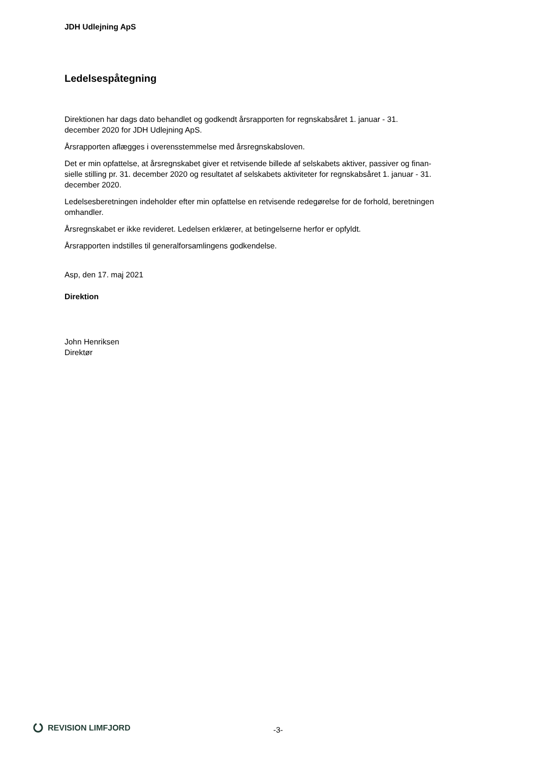JDH Udlejning ApS
Ledelsespåtegning
Direktionen har dags dato behandlet og godkendt årsrapporten for regnskabsåret 1. januar - 31.
december 2020 for JDH Udlejning ApS.
Årsrapporten aflægges i overensstemmelse med årsregnskabsloven.
Det er min opfattelse, at årsregnskabet giver et retvisende billede af selskabets aktiver, passiver og finan-
sielle stilling pr. 31. december 2020 og resultatet af selskabets aktiviteter for regnskabsåret 1. januar - 31.
december 2020.
Ledelsesberetningen indeholder efter min opfattelse en retvisende redegørelse for de forhold, beretningen
omhandler.
Årsregnskabet er ikke revideret. Ledelsen erklærer, at betingelserne herfor er opfyldt.
Årsrapporten indstilles til generalforsamlingens godkendelse.
Asp, den 17. maj 2021
Direktion
John Henriksen
Direktør
REVISION LIMFJORD
-3-